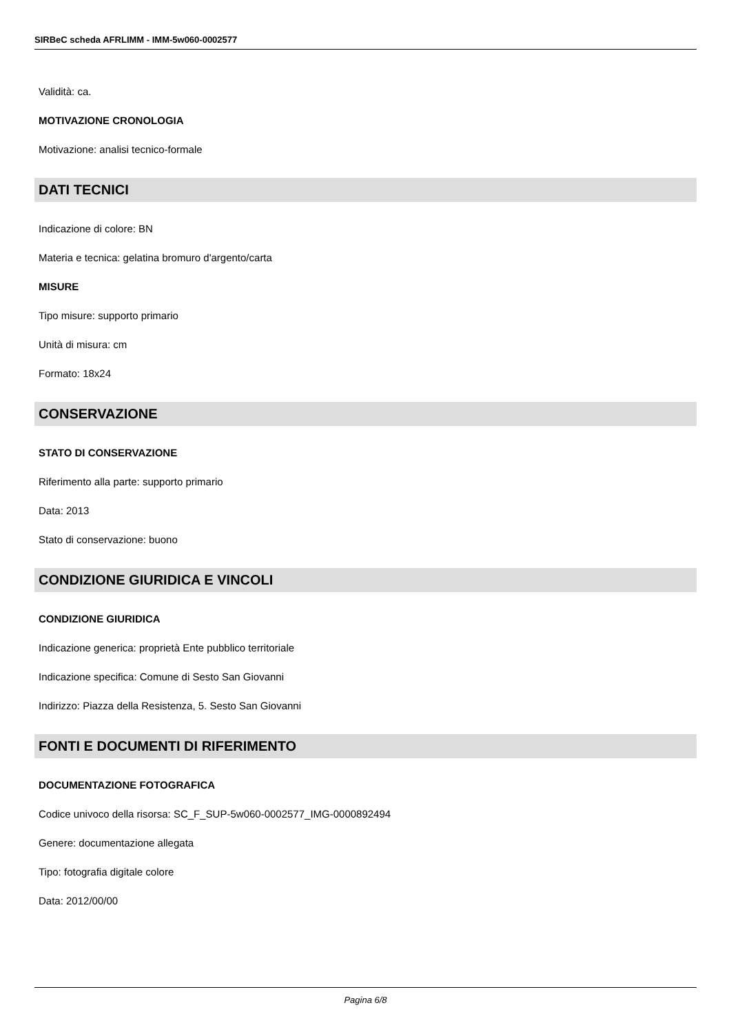SIRBeC scheda AFRLIMM - IMM-5w060-0002577
Validità: ca.
MOTIVAZIONE CRONOLOGIA
Motivazione: analisi tecnico-formale
DATI TECNICI
Indicazione di colore: BN
Materia e tecnica: gelatina bromuro d'argento/carta
MISURE
Tipo misure: supporto primario
Unità di misura: cm
Formato: 18x24
CONSERVAZIONE
STATO DI CONSERVAZIONE
Riferimento alla parte: supporto primario
Data: 2013
Stato di conservazione: buono
CONDIZIONE GIURIDICA E VINCOLI
CONDIZIONE GIURIDICA
Indicazione generica: proprietà Ente pubblico territoriale
Indicazione specifica: Comune di Sesto San Giovanni
Indirizzo: Piazza della Resistenza, 5. Sesto San Giovanni
FONTI E DOCUMENTI DI RIFERIMENTO
DOCUMENTAZIONE FOTOGRAFICA
Codice univoco della risorsa: SC_F_SUP-5w060-0002577_IMG-0000892494
Genere: documentazione allegata
Tipo: fotografia digitale colore
Data: 2012/00/00
Pagina 6/8